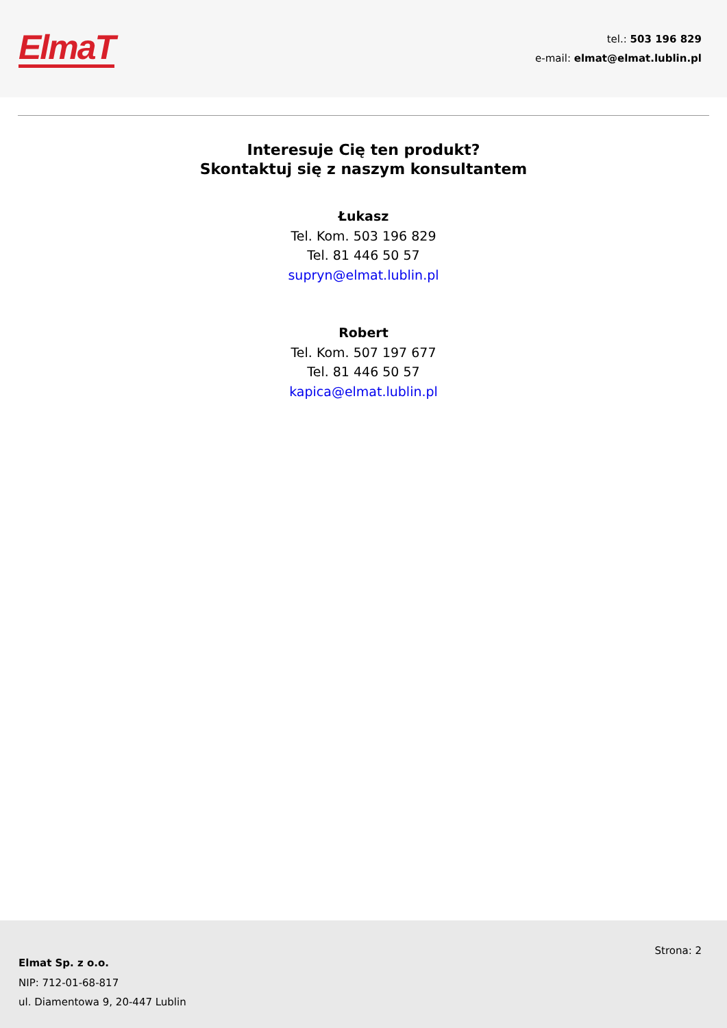ElmaT
tel.: 503 196 829
e-mail: elmat@elmat.lublin.pl
Interesuje Cię ten produkt?
Skontaktuj się z naszym konsultantem
Łukasz
Tel. Kom. 503 196 829
Tel. 81 446 50 57
supryn@elmat.lublin.pl
Robert
Tel. Kom. 507 197 677
Tel. 81 446 50 57
kapica@elmat.lublin.pl
Elmat Sp. z o.o.
NIP: 712-01-68-817
ul. Diamentowa 9, 20-447 Lublin
Strona: 2